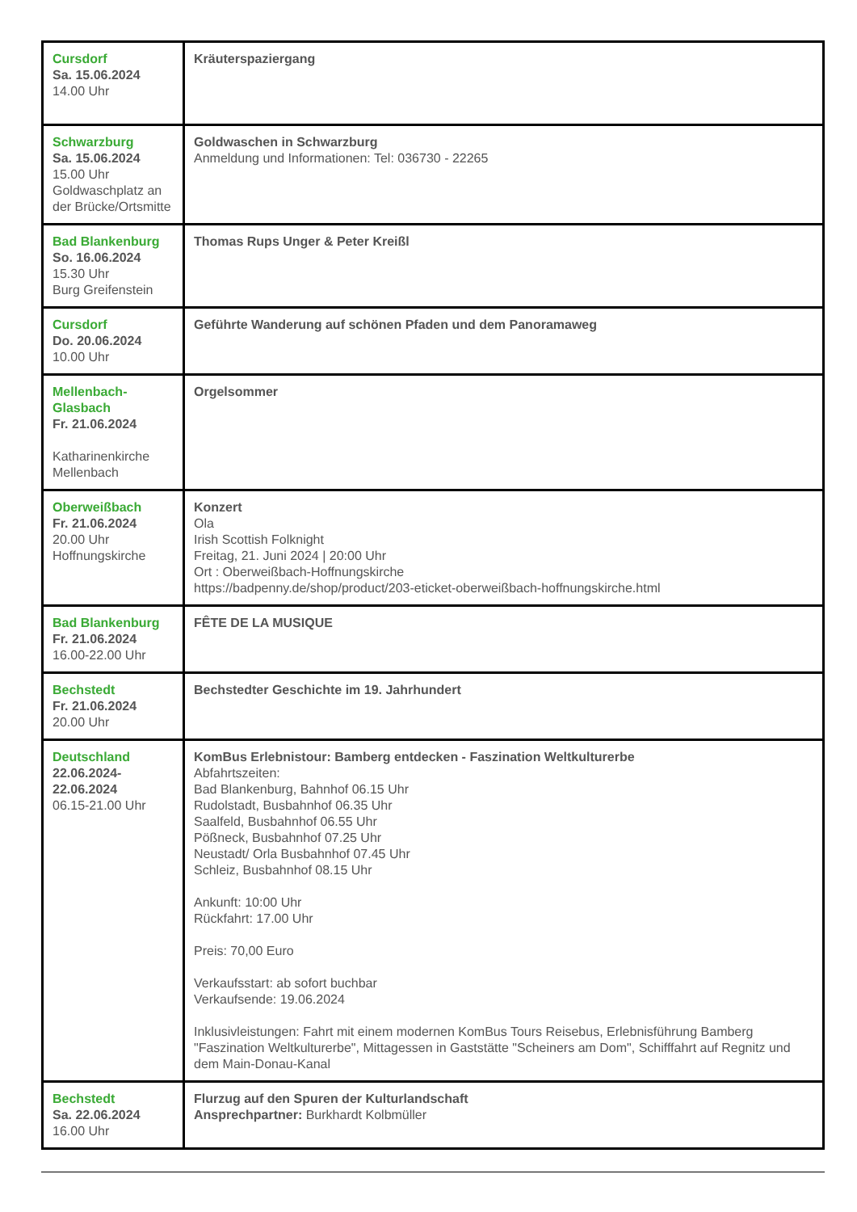| Cursdorf Sa. 15.06.2024 14.00 Uhr | Kräuterspaziergang |
| Schwarzburg Sa. 15.06.2024 15.00 Uhr Goldwaschplatz an der Brücke/Ortsmitte | Goldwaschen in Schwarzburg Anmeldung und Informationen: Tel: 036730 - 22265 |
| Bad Blankenburg So. 16.06.2024 15.30 Uhr Burg Greifenstein | Thomas Rups Unger & Peter Kreißl |
| Cursdorf Do. 20.06.2024 10.00 Uhr | Geführte Wanderung auf schönen Pfaden und dem Panoramaweg |
| Mellenbach-Glasbach Fr. 21.06.2024 Katharinenkirche Mellenbach | Orgelsommer |
| Oberweißbach Fr. 21.06.2024 20.00 Uhr Hoffnungskirche | Konzert Ola Irish Scottish Folknight Freitag, 21. Juni 2024 / 20:00 Uhr Ort : Oberweißbach-Hoffnungskirche https://badpenny.de/shop/product/203-eticket-oberweißbach-hoffnungskirche.html |
| Bad Blankenburg Fr. 21.06.2024 16.00-22.00 Uhr | FÊTE DE LA MUSIQUE |
| Bechstedt Fr. 21.06.2024 20.00 Uhr | Bechstedter Geschichte im 19. Jahrhundert |
| Deutschland 22.06.2024-22.06.2024 06.15-21.00 Uhr | KomBus Erlebnistour: Bamberg entdecken - Faszination Weltkulturerbe Abfahrtszeiten: Bad Blankenburg, Bahnhof 06.15 Uhr Rudolstadt, Busbahnhof 06.35 Uhr Saalfeld, Busbahnhof 06.55 Uhr Pößneck, Busbahnhof 07.25 Uhr Neustadt/ Orla Busbahnhof 07.45 Uhr Schleiz, Busbahnhof 08.15 Uhr Ankunft: 10:00 Uhr Rückfahrt: 17.00 Uhr Preis: 70,00 Euro Verkaufsstart: ab sofort buchbar Verkaufsende: 19.06.2024 Inklusivleistungen: Fahrt mit einem modernen KomBus Tours Reisebus, Erlebnisführung Bamberg "Faszination Weltkulturerbe", Mittagessen in Gaststätte "Scheiners am Dom", Schifffahrt auf Regnitz und dem Main-Donau-Kanal |
| Bechstedt Sa. 22.06.2024 16.00 Uhr | Flurzug auf den Spuren der Kulturlandschaft Ansprechpartner: Burkhardt Kolbmüller |